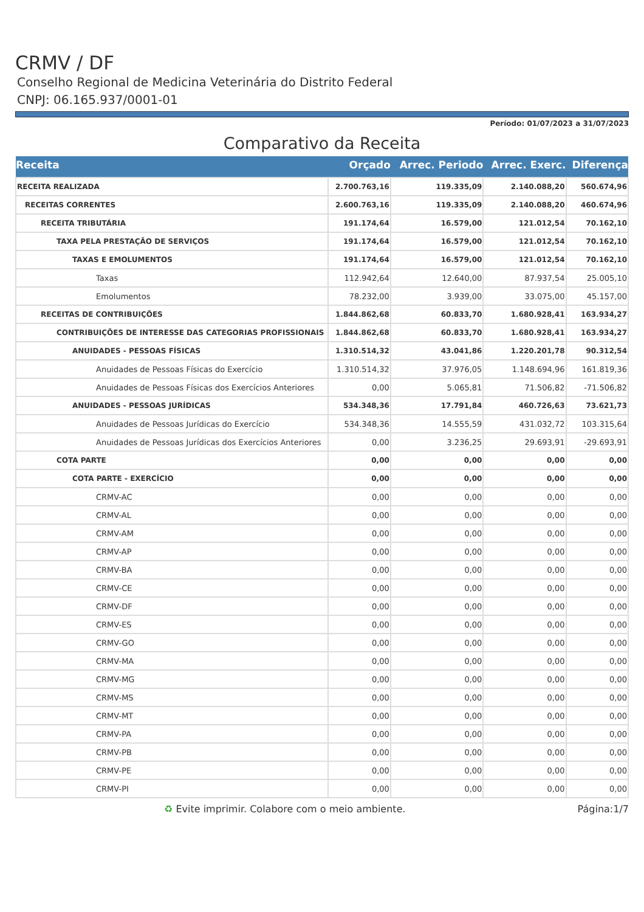CRMV / DF
Conselho Regional de Medicina Veterinária do Distrito Federal
CNPJ: 06.165.937/0001-01
Período: 01/07/2023 a 31/07/2023
Comparativo da Receita
| Receita | Orçado | Arrec. Periodo | Arrec. Exerc. | Diferença |
| --- | --- | --- | --- | --- |
| RECEITA REALIZADA | 2.700.763,16 | 119.335,09 | 2.140.088,20 | 560.674,96 |
| RECEITAS CORRENTES | 2.600.763,16 | 119.335,09 | 2.140.088,20 | 460.674,96 |
| RECEITA TRIBUTÁRIA | 191.174,64 | 16.579,00 | 121.012,54 | 70.162,10 |
| TAXA PELA PRESTAÇÃO DE SERVIÇOS | 191.174,64 | 16.579,00 | 121.012,54 | 70.162,10 |
| TAXAS E EMOLUMENTOS | 191.174,64 | 16.579,00 | 121.012,54 | 70.162,10 |
| Taxas | 112.942,64 | 12.640,00 | 87.937,54 | 25.005,10 |
| Emolumentos | 78.232,00 | 3.939,00 | 33.075,00 | 45.157,00 |
| RECEITAS DE CONTRIBUIÇÕES | 1.844.862,68 | 60.833,70 | 1.680.928,41 | 163.934,27 |
| CONTRIBUIÇÕES DE INTERESSE DAS CATEGORIAS PROFISSIONAIS | 1.844.862,68 | 60.833,70 | 1.680.928,41 | 163.934,27 |
| ANUIDADES - PESSOAS FÍSICAS | 1.310.514,32 | 43.041,86 | 1.220.201,78 | 90.312,54 |
| Anuidades de Pessoas Físicas do Exercício | 1.310.514,32 | 37.976,05 | 1.148.694,96 | 161.819,36 |
| Anuidades de Pessoas Físicas dos Exercícios Anteriores | 0,00 | 5.065,81 | 71.506,82 | -71.506,82 |
| ANUIDADES - PESSOAS JURÍDICAS | 534.348,36 | 17.791,84 | 460.726,63 | 73.621,73 |
| Anuidades de Pessoas Jurídicas do Exercício | 534.348,36 | 14.555,59 | 431.032,72 | 103.315,64 |
| Anuidades de Pessoas Jurídicas dos Exercícios Anteriores | 0,00 | 3.236,25 | 29.693,91 | -29.693,91 |
| COTA PARTE | 0,00 | 0,00 | 0,00 | 0,00 |
| COTA PARTE - EXERCÍCIO | 0,00 | 0,00 | 0,00 | 0,00 |
| CRMV-AC | 0,00 | 0,00 | 0,00 | 0,00 |
| CRMV-AL | 0,00 | 0,00 | 0,00 | 0,00 |
| CRMV-AM | 0,00 | 0,00 | 0,00 | 0,00 |
| CRMV-AP | 0,00 | 0,00 | 0,00 | 0,00 |
| CRMV-BA | 0,00 | 0,00 | 0,00 | 0,00 |
| CRMV-CE | 0,00 | 0,00 | 0,00 | 0,00 |
| CRMV-DF | 0,00 | 0,00 | 0,00 | 0,00 |
| CRMV-ES | 0,00 | 0,00 | 0,00 | 0,00 |
| CRMV-GO | 0,00 | 0,00 | 0,00 | 0,00 |
| CRMV-MA | 0,00 | 0,00 | 0,00 | 0,00 |
| CRMV-MG | 0,00 | 0,00 | 0,00 | 0,00 |
| CRMV-MS | 0,00 | 0,00 | 0,00 | 0,00 |
| CRMV-MT | 0,00 | 0,00 | 0,00 | 0,00 |
| CRMV-PA | 0,00 | 0,00 | 0,00 | 0,00 |
| CRMV-PB | 0,00 | 0,00 | 0,00 | 0,00 |
| CRMV-PE | 0,00 | 0,00 | 0,00 | 0,00 |
| CRMV-PI | 0,00 | 0,00 | 0,00 | 0,00 |
♻ Evite imprimir. Colabore com o meio ambiente. Página:1/7